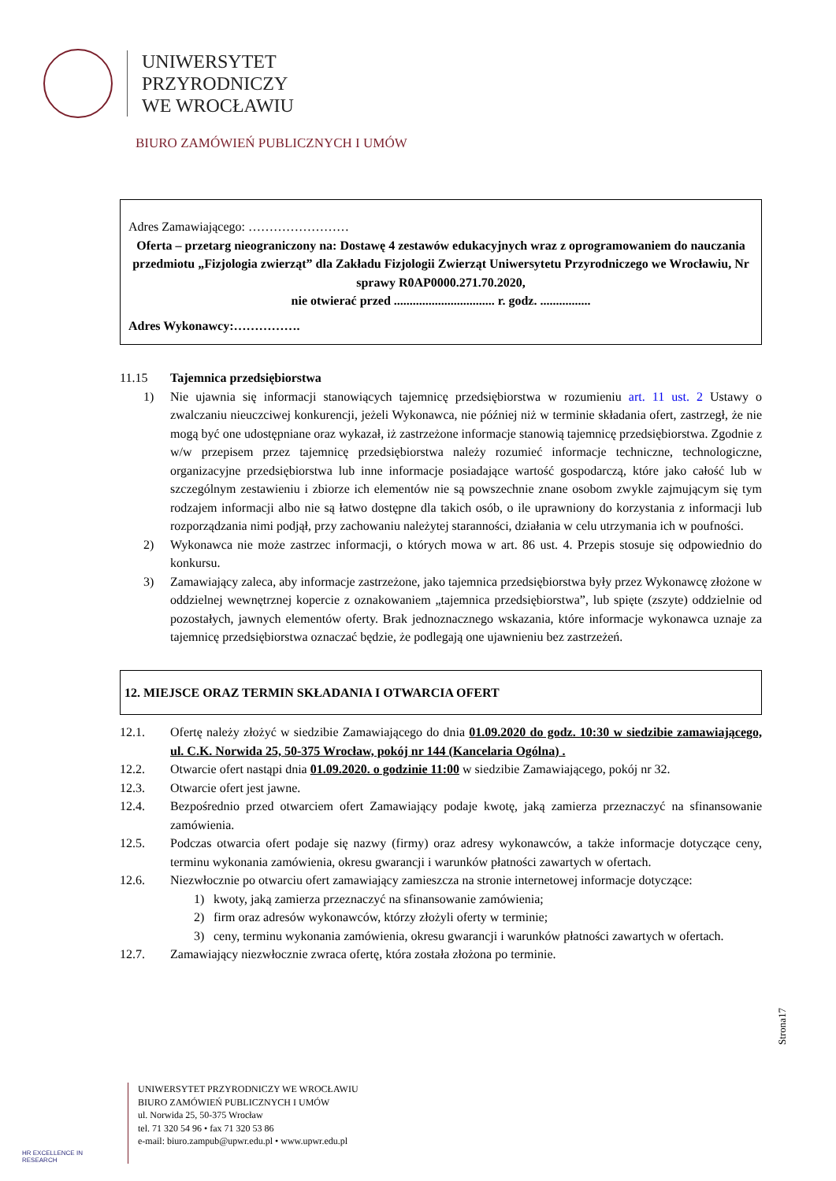UNIWERSYTET
PRZYRODNICZY
WE WROCŁAWIU
BIURO ZAMÓWIEŃ PUBLICZNYCH I UMÓW
Adres Zamawiającego: ……………………
Oferta – przetarg nieograniczony na: Dostawę 4 zestawów edukacyjnych wraz z oprogramowaniem do nauczania przedmiotu „Fizjologia zwierząt” dla Zakładu Fizjologii Zwierząt Uniwersytetu Przyrodniczego we Wrocławiu, Nr sprawy R0AP0000.271.70.2020,
nie otwierać przed ................................ r. godz. ................
Adres Wykonawcy:…………….
11.15 Tajemnica przedsiębiorstwa
1) Nie ujawnia się informacji stanowiących tajemnicę przedsiębiorstwa w rozumieniu art. 11 ust. 2 Ustawy o zwalczaniu nieuczciwej konkurencji, jeżeli Wykonawca, nie później niż w terminie składania ofert, zastrzegł, że nie mogą być one udostępniane oraz wykazał, iż zastrzeżone informacje stanowią tajemnicę przedsiębiorstwa. Zgodnie z w/w przepisem przez tajemnicę przedsiębiorstwa należy rozumieć informacje techniczne, technologiczne, organizacyjne przedsiębiorstwa lub inne informacje posiadające wartość gospodarczą, które jako całość lub w szczególnym zestawieniu i zbiorze ich elementów nie są powszechnie znane osobom zwykle zajmującym się tym rodzajem informacji albo nie są łatwo dostępne dla takich osób, o ile uprawniony do korzystania z informacji lub rozporządzania nimi podjął, przy zachowaniu należytej staranności, działania w celu utrzymania ich w poufności.
2) Wykonawca nie może zastrzec informacji, o których mowa w art. 86 ust. 4. Przepis stosuje się odpowiednio do konkursu.
3) Zamawiający zaleca, aby informacje zastrzeżone, jako tajemnica przedsiębiorstwa były przez Wykonawcę złożone w oddzielnej wewnętrznej kopercie z oznakowaniem „tajemnica przedsiębiorstwa”, lub spięte (zszyte) oddzielnie od pozostałych, jawnych elementów oferty. Brak jednoznacznego wskazania, które informacje wykonawca uznaje za tajemnicę przedsiębiorstwa oznaczać będzie, że podlegają one ujawnieniu bez zastrzeżeń.
12. MIEJSCE ORAZ TERMIN SKŁADANIA I OTWARCIA OFERT
12.1. Ofertę należy złożyć w siedzibie Zamawiającego do dnia 01.09.2020 do godz. 10:30 w siedzibie zamawiającego, ul. C.K. Norwida 25, 50-375 Wrocław, pokój nr 144 (Kancelaria Ogólna) .
12.2. Otwarcie ofert nastąpi dnia 01.09.2020. o godzinie 11:00 w siedzibie Zamawiającego, pokój nr 32.
12.3. Otwarcie ofert jest jawne.
12.4. Bezpośrednio przed otwarciem ofert Zamawiający podaje kwotę, jaką zamierza przeznaczyć na sfinansowanie zamówienia.
12.5. Podczas otwarcia ofert podaje się nazwy (firmy) oraz adresy wykonawców, a także informacje dotyczące ceny, terminu wykonania zamówienia, okresu gwarancji i warunków płatności zawartych w ofertach.
12.6. Niezwłocznie po otwarciu ofert zamawiający zamieszcza na stronie internetowej informacje dotyczące:
1) kwoty, jaką zamierza przeznaczyć na sfinansowanie zamówienia;
2) firm oraz adresów wykonawców, którzy złożyli oferty w terminie;
3) ceny, terminu wykonania zamówienia, okresu gwarancji i warunków płatności zawartych w ofertach.
12.7. Zamawiający niezwłocznie zwraca ofertę, która została złożona po terminie.
Strona17
HR EXCELLENCE IN RESEARCH
UNIWERSYTET PRZYRODNICZY WE WROCŁAWIU
BIURO ZAMÓWIEŃ PUBLICZNYCH I UMÓW
ul. Norwida 25, 50-375 Wrocław
tel. 71 320 54 96 • fax 71 320 53 86
e-mail: biuro.zampub@upwr.edu.pl • www.upwr.edu.pl